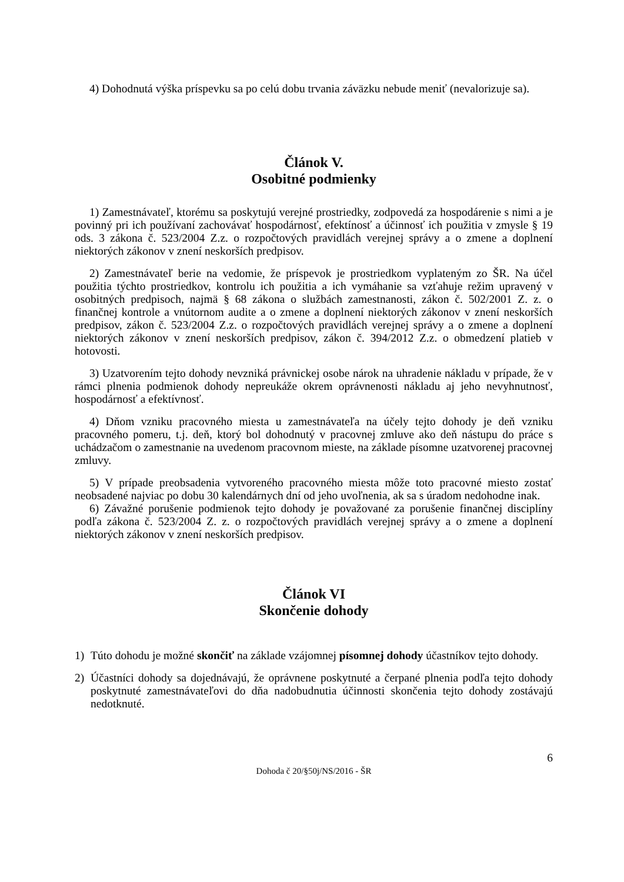4) Dohodnutá výška príspevku sa po celú dobu trvania záväzku nebude meniť (nevalorizuje sa).
Článok V.
Osobitné podmienky
1) Zamestnávateľ, ktorému sa poskytujú verejné prostriedky, zodpovedá za hospodárenie s nimi a je povinný pri ich používaní zachovávať hospodárnosť, efektínosť a účinnosť ich použitia v zmysle § 19 ods. 3 zákona č. 523/2004 Z.z. o rozpočtových pravidlách verejnej správy a o zmene a doplnení niektorých zákonov v znení neskorších predpisov.
2) Zamestnávateľ berie na vedomie, že príspevok je prostriedkom vyplateným zo ŠR. Na účel použitia týchto prostriedkov, kontrolu ich použitia a ich vymáhanie sa vzťahuje režim upravený v osobitných predpisoch, najmä § 68 zákona o službách zamestnanosti, zákon č. 502/2001 Z. z. o finančnej kontrole a vnútornom audite a o zmene a doplnení niektorých zákonov v znení neskorších predpisov, zákon č. 523/2004 Z.z. o rozpočtových pravidlách verejnej správy a o zmene a doplnení niektorých zákonov v znení neskorších predpisov, zákon č. 394/2012 Z.z. o obmedzení platieb v hotovosti.
3) Uzatvorením tejto dohody nevzniká právnickej osobe nárok na uhradenie nákladu v prípade, že v rámci plnenia podmienok dohody nepreukáže okrem oprávnenosti nákladu aj jeho nevyhnutnosť, hospodárnosť a efektívnosť.
4) Dňom vzniku pracovného miesta u zamestnávateľa na účely tejto dohody je deň vzniku pracovného pomeru, t.j. deň, ktorý bol dohodnutý v pracovnej zmluve ako deň nástupu do práce s uchádzačom o zamestnanie na uvedenom pracovnom mieste, na základe písomne uzatvorenej pracovnej zmluvy.
5) V prípade preobsadenia vytvoreného pracovného miesta môže toto pracovné miesto zostať neobsadené najviac po dobu 30 kalendárnych dní od jeho uvoľnenia, ak sa s úradom nedohodne inak.
6) Závažné porušenie podmienok tejto dohody je považované za porušenie finančnej disciplíny podľa zákona č. 523/2004 Z. z. o rozpočtových pravidlách verejnej správy a o zmene a doplnení niektorých zákonov v znení neskorších predpisov.
Článok VI
Skončenie dohody
1) Túto dohodu je možné skončiť na základe vzájomnej písomnej dohody účastníkov tejto dohody.
2) Účastníci dohody sa dojednávajú, že oprávnene poskytnuté a čerpané plnenia podľa tejto dohody poskytnuté zamestnávateľovi do dňa nadobudnutia účinnosti skončenia tejto dohody zostávajú nedotknuté.
6
Dohoda č 20/§50j/NS/2016 - ŠR